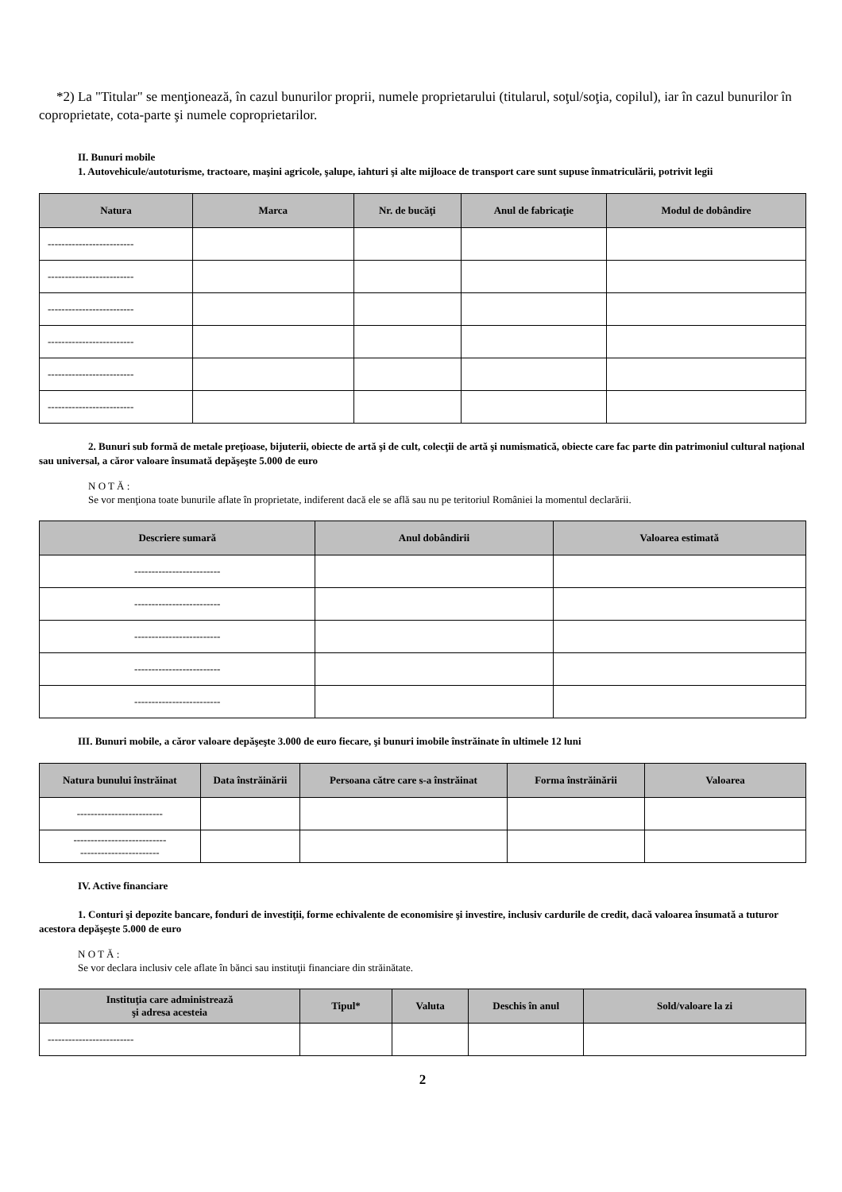*2) La "Titular" se menţionează, în cazul bunurilor proprii, numele proprietarului (titularul, soţul/soţia, copilul), iar în cazul bunurilor în coproprietate, cota-parte şi numele coproprietarilor.
II. Bunuri mobile
1. Autovehicule/autoturisme, tractoare, maşini agricole, şalupe, iahturi şi alte mijloace de transport care sunt supuse înmatriculării, potrivit legii
| Natura | Marca | Nr. de bucăţi | Anul de fabricaţie | Modul de dobândire |
| --- | --- | --- | --- | --- |
| ------------------------- | | | | |
| ------------------------- | | | | |
| ------------------------- | | | | |
| ------------------------- | | | | |
| ------------------------- | | | | |
| ------------------------- | | | | |
2. Bunuri sub formă de metale preţioase, bijuterii, obiecte de artă şi de cult, colecţii de artă şi numismatică, obiecte care fac parte din patrimoniul cultural naţional sau universal, a căror valoare însumată depăşeşte 5.000 de euro
N O T Ă :
Se vor menţiona toate bunurile aflate în proprietate, indiferent dacă ele se află sau nu pe teritoriul României la momentul declarării.
| Descriere sumară | Anul dobândirii | Valoarea estimată |
| --- | --- | --- |
| ------------------------- | | |
| ------------------------- | | |
| ------------------------- | | |
| ------------------------- | | |
| ------------------------- | | |
III. Bunuri mobile, a căror valoare depăşeşte 3.000 de euro fiecare, şi bunuri imobile înstrăinate în ultimele 12 luni
| Natura bunului înstrăinat | Data înstrăinării | Persoana către care s-a înstrăinat | Forma înstrăinării | Valoarea |
| --- | --- | --- | --- | --- |
| ------------------------- | | | | |
| --------------------------- ----------------------- | | | | |
IV. Active financiare
1. Conturi şi depozite bancare, fonduri de investiţii, forme echivalente de economisire şi investire, inclusiv cardurile de credit, dacă valoarea însumată a tuturor acestora depăşeşte 5.000 de euro
N O T Ă :
Se vor declara inclusiv cele aflate în bănci sau instituţii financiare din străinătate.
| Instituţia care administrează şi adresa acesteia | Tipul* | Valuta | Deschis în anul | Sold/valoare la zi |
| --- | --- | --- | --- | --- |
| ------------------------- | | | | |
2